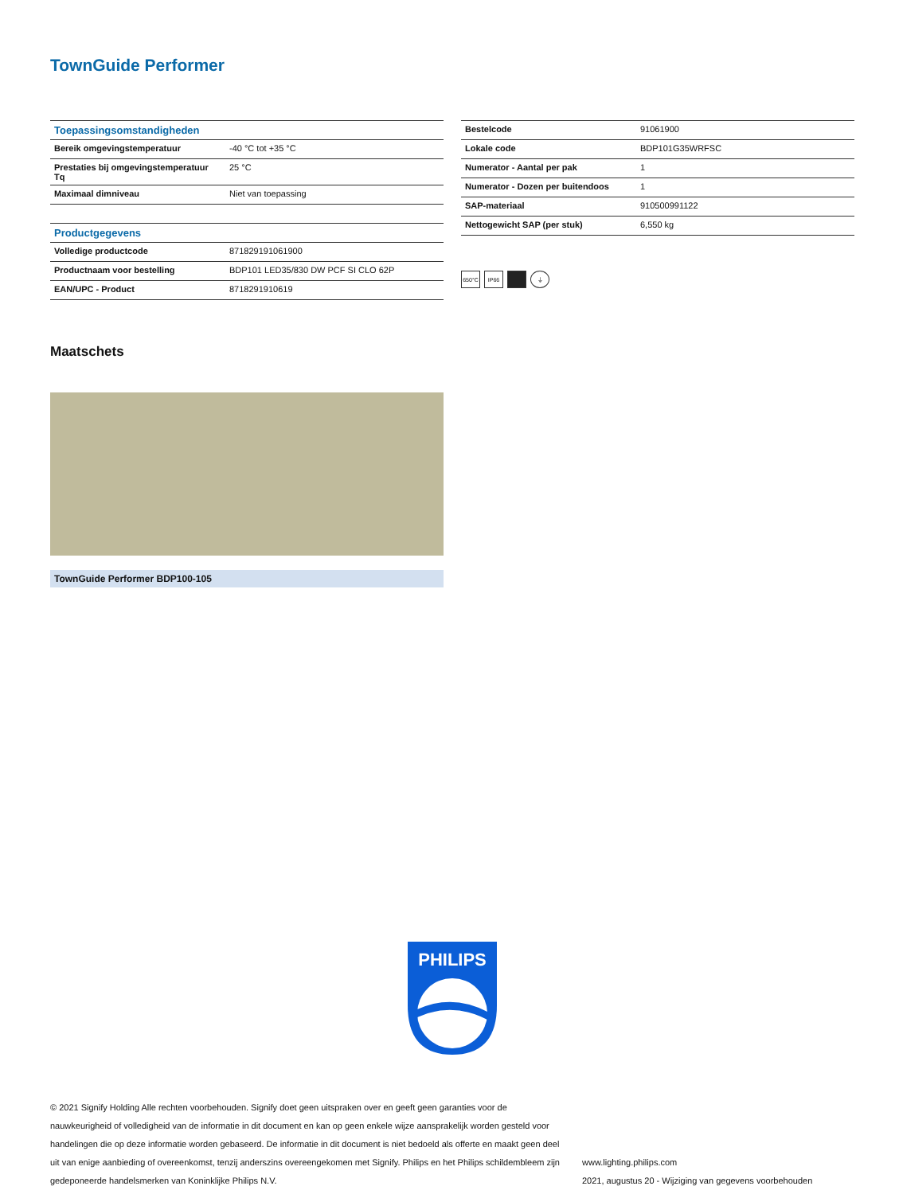TownGuide Performer
| Toepassingsomstandigheden | |
| --- | --- |
| Bereik omgevingstemperatuur | -40 °C tot +35 °C |
| Prestaties bij omgevingstemperatuur Tq | 25 °C |
| Maximaal dimniveau | Niet van toepassing |
| Productgegevens | |
| Volledige productcode | 871829191061900 |
| Productnaam voor bestelling | BDP101 LED35/830 DW PCF SI CLO 62P |
| EAN/UPC - Product | 8718291910619 |
| Bestelcode | 91061900 |
| Lokale code | BDP101G35WRFSC |
| Numerator - Aantal per pak | 1 |
| Numerator - Dozen per buitendoos | 1 |
| SAP-materiaal | 910500991122 |
| Nettogewicht SAP (per stuk) | 6,550 kg |
650°C IP66 ⏚
Maatschets
TownGuide Performer BDP100-105
PHILIPS
© 2021 Signify Holding Alle rechten voorbehouden. Signify doet geen uitspraken over en geeft geen garanties voor de nauwkeurigheid of volledigheid van de informatie in dit document en kan op geen enkele wijze aansprakelijk worden gesteld voor handelingen die op deze informatie worden gebaseerd. De informatie in dit document is niet bedoeld als offerte en maakt geen deel uit van enige aanbieding of overeenkomst, tenzij anderszins overeengekomen met Signify. Philips en het Philips schildembleem zijn gedeponeerde handelsmerken van Koninklijke Philips N.V.
www.lighting.philips.com
2021, augustus 20 - Wijziging van gegevens voorbehouden